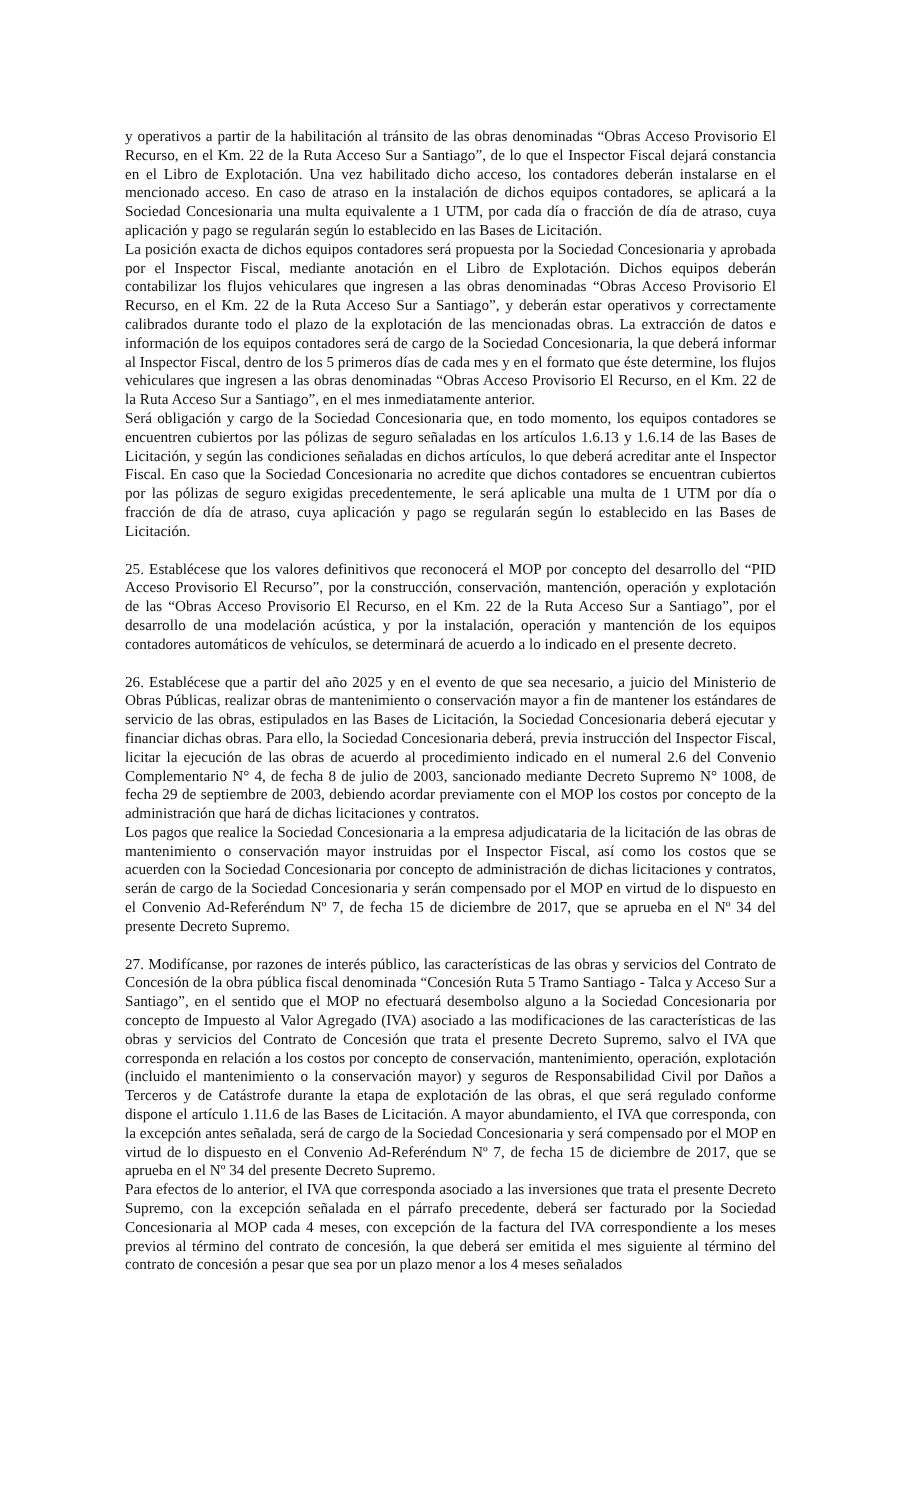y operativos a partir de la habilitación al tránsito de las obras denominadas “Obras Acceso Provisorio El Recurso, en el Km. 22 de la Ruta Acceso Sur a Santiago”, de lo que el Inspector Fiscal dejará constancia en el Libro de Explotación. Una vez habilitado dicho acceso, los contadores deberán instalarse en el mencionado acceso. En caso de atraso en la instalación de dichos equipos contadores, se aplicará a la Sociedad Concesionaria una multa equivalente a 1 UTM, por cada día o fracción de día de atraso, cuya aplicación y pago se regularán según lo establecido en las Bases de Licitación.
La posición exacta de dichos equipos contadores será propuesta por la Sociedad Concesionaria y aprobada por el Inspector Fiscal, mediante anotación en el Libro de Explotación. Dichos equipos deberán contabilizar los flujos vehiculares que ingresen a las obras denominadas “Obras Acceso Provisorio El Recurso, en el Km. 22 de la Ruta Acceso Sur a Santiago”, y deberán estar operativos y correctamente calibrados durante todo el plazo de la explotación de las mencionadas obras. La extracción de datos e información de los equipos contadores será de cargo de la Sociedad Concesionaria, la que deberá informar al Inspector Fiscal, dentro de los 5 primeros días de cada mes y en el formato que éste determine, los flujos vehiculares que ingresen a las obras denominadas “Obras Acceso Provisorio El Recurso, en el Km. 22 de la Ruta Acceso Sur a Santiago”, en el mes inmediatamente anterior.
Será obligación y cargo de la Sociedad Concesionaria que, en todo momento, los equipos contadores se encuentren cubiertos por las pólizas de seguro señaladas en los artículos 1.6.13 y 1.6.14 de las Bases de Licitación, y según las condiciones señaladas en dichos artículos, lo que deberá acreditar ante el Inspector Fiscal. En caso que la Sociedad Concesionaria no acredite que dichos contadores se encuentran cubiertos por las pólizas de seguro exigidas precedentemente, le será aplicable una multa de 1 UTM por día o fracción de día de atraso, cuya aplicación y pago se regularán según lo establecido en las Bases de Licitación.
25. Establécese que los valores definitivos que reconocerá el MOP por concepto del desarrollo del “PID Acceso Provisorio El Recurso”, por la construcción, conservación, mantención, operación y explotación de las “Obras Acceso Provisorio El Recurso, en el Km. 22 de la Ruta Acceso Sur a Santiago”, por el desarrollo de una modelación acústica, y por la instalación, operación y mantención de los equipos contadores automáticos de vehículos, se determinará de acuerdo a lo indicado en el presente decreto.
26. Establécese que a partir del año 2025 y en el evento de que sea necesario, a juicio del Ministerio de Obras Públicas, realizar obras de mantenimiento o conservación mayor a fin de mantener los estándares de servicio de las obras, estipulados en las Bases de Licitación, la Sociedad Concesionaria deberá ejecutar y financiar dichas obras. Para ello, la Sociedad Concesionaria deberá, previa instrucción del Inspector Fiscal, licitar la ejecución de las obras de acuerdo al procedimiento indicado en el numeral 2.6 del Convenio Complementario N° 4, de fecha 8 de julio de 2003, sancionado mediante Decreto Supremo N° 1008, de fecha 29 de septiembre de 2003, debiendo acordar previamente con el MOP los costos por concepto de la administración que hará de dichas licitaciones y contratos.
Los pagos que realice la Sociedad Concesionaria a la empresa adjudicataria de la licitación de las obras de mantenimiento o conservación mayor instruidas por el Inspector Fiscal, así como los costos que se acuerden con la Sociedad Concesionaria por concepto de administración de dichas licitaciones y contratos, serán de cargo de la Sociedad Concesionaria y serán compensado por el MOP en virtud de lo dispuesto en el Convenio Ad-Referéndum Nº 7, de fecha 15 de diciembre de 2017, que se aprueba en el Nº 34 del presente Decreto Supremo.
27. Modifícanse, por razones de interés público, las características de las obras y servicios del Contrato de Concesión de la obra pública fiscal denominada “Concesión Ruta 5 Tramo Santiago - Talca y Acceso Sur a Santiago”, en el sentido que el MOP no efectuará desembolso alguno a la Sociedad Concesionaria por concepto de Impuesto al Valor Agregado (IVA) asociado a las modificaciones de las características de las obras y servicios del Contrato de Concesión que trata el presente Decreto Supremo, salvo el IVA que corresponda en relación a los costos por concepto de conservación, mantenimiento, operación, explotación (incluido el mantenimiento o la conservación mayor) y seguros de Responsabilidad Civil por Daños a Terceros y de Catástrofe durante la etapa de explotación de las obras, el que será regulado conforme dispone el artículo 1.11.6 de las Bases de Licitación. A mayor abundamiento, el IVA que corresponda, con la excepción antes señalada, será de cargo de la Sociedad Concesionaria y será compensado por el MOP en virtud de lo dispuesto en el Convenio Ad-Referéndum Nº 7, de fecha 15 de diciembre de 2017, que se aprueba en el Nº 34 del presente Decreto Supremo.
Para efectos de lo anterior, el IVA que corresponda asociado a las inversiones que trata el presente Decreto Supremo, con la excepción señalada en el párrafo precedente, deberá ser facturado por la Sociedad Concesionaria al MOP cada 4 meses, con excepción de la factura del IVA correspondiente a los meses previos al término del contrato de concesión, la que deberá ser emitida el mes siguiente al término del contrato de concesión a pesar que sea por un plazo menor a los 4 meses señalados